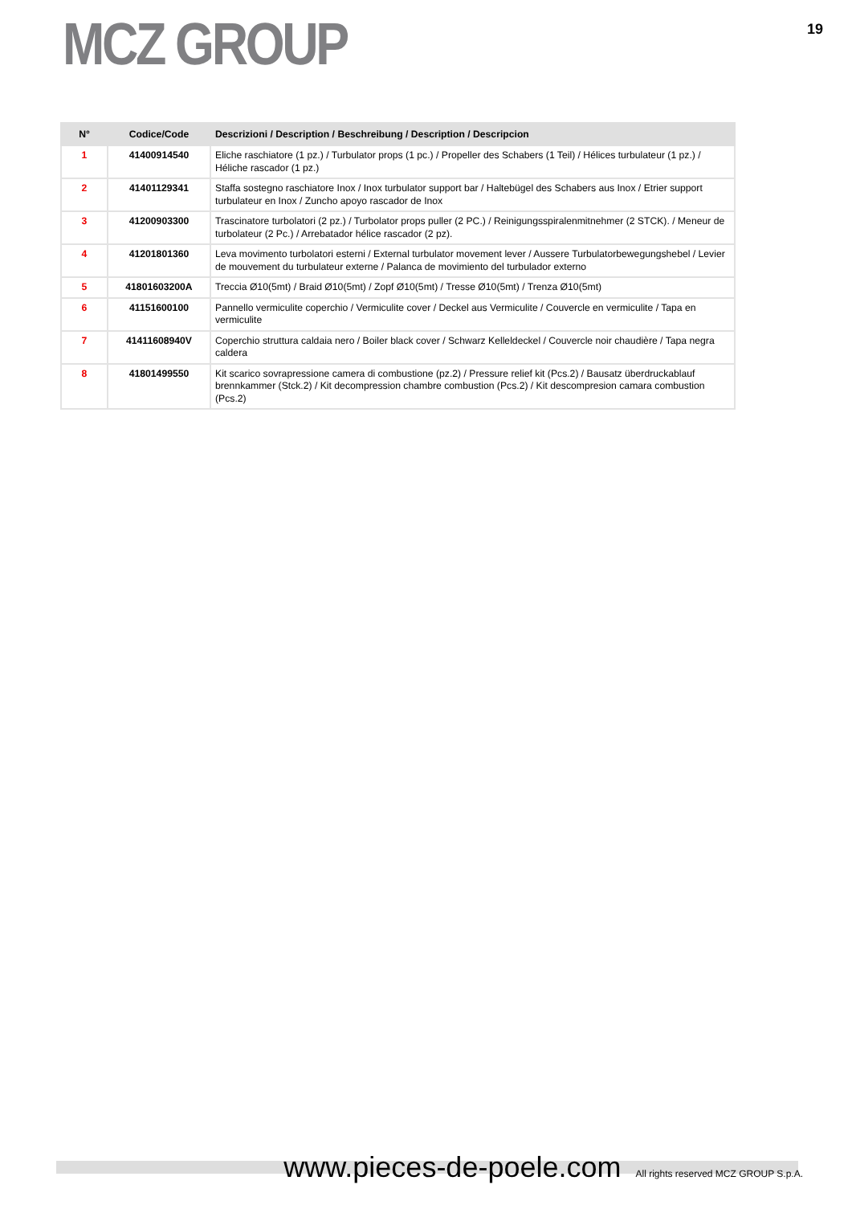MCZ GROUP
19
| N° | Codice/Code | Descrizioni / Description / Beschreibung / Description / Descripcion |
| --- | --- | --- |
| 1 | 41400914540 | Eliche raschiatore (1 pz.) / Turbulator props (1 pc.) / Propeller des Schabers (1 Teil) / Hélices turbulateur (1 pz.) / Héliche rascador (1 pz.) |
| 2 | 41401129341 | Staffa sostegno raschiatore Inox / Inox turbulator support bar / Haltebügel des Schabers aus Inox / Etrier support turbulateur en Inox / Zuncho apoyo rascador de Inox |
| 3 | 41200903300 | Trascinatore turbolatori (2 pz.) / Turbolator props puller (2 PC.) / Reinigungsspiralenmitnehmer (2 STCK). / Meneur de turbolateur (2 Pc.) / Arrebatador hélice rascador (2 pz). |
| 4 | 41201801360 | Leva movimento turbolatori esterni / External turbulator movement lever / Aussere Turbulatorbewegungshebel / Levier de mouvement du turbulateur externe / Palanca de movimiento del turbulador externo |
| 5 | 41801603200A | Treccia Ø10(5mt) / Braid Ø10(5mt) / Zopf Ø10(5mt) / Tresse Ø10(5mt) / Trenza Ø10(5mt) |
| 6 | 41151600100 | Pannello vermiculite coperchio / Vermiculite cover / Deckel aus Vermiculite / Couvercle en vermiculite / Tapa en vermiculite |
| 7 | 41411608940V | Coperchio struttura caldaia nero / Boiler black cover / Schwarz Kelleldeckel / Couvercle noir chaudière / Tapa negra caldera |
| 8 | 41801499550 | Kit scarico sovrapressione camera di combustione (pz.2) / Pressure relief kit (Pcs.2) / Bausatz überdruckablauf brennkammer (Stck.2) / Kit decompression chambre combustion (Pcs.2) / Kit descompresion camara combustion (Pcs.2) |
www.pieces-de-poele.com All rights reserved MCZ GROUP S.p.A.